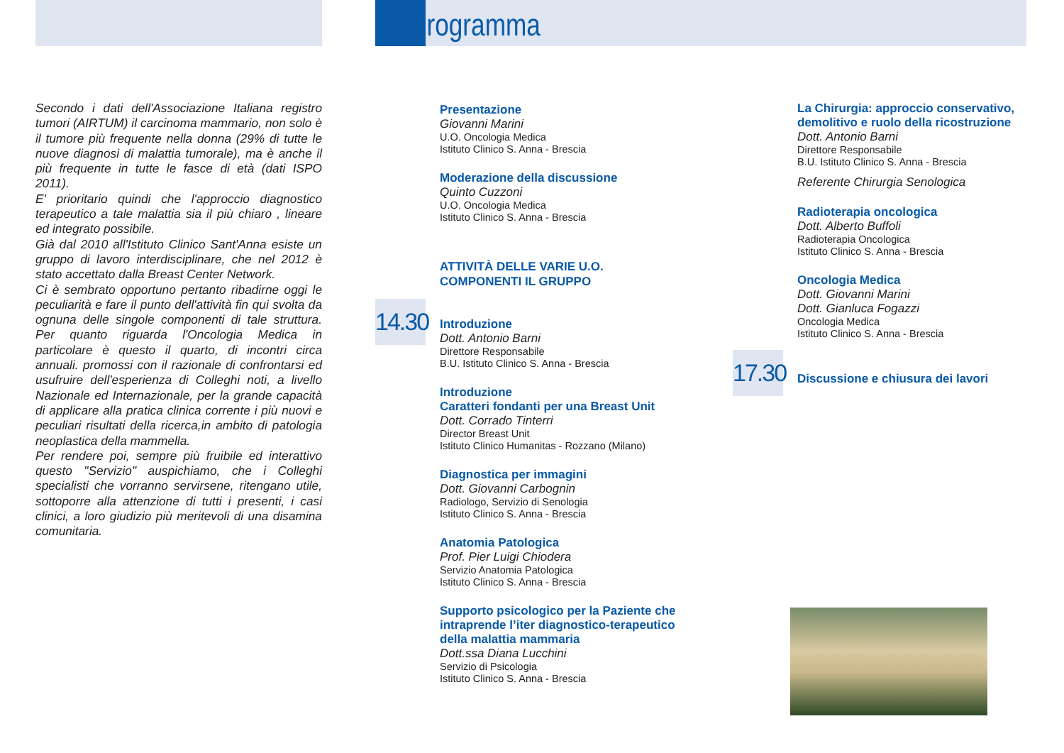Programma
Secondo i dati dell'Associazione Italiana registro tumori (AIRTUM) il carcinoma mammario, non solo è il tumore più frequente nella donna (29% di tutte le nuove diagnosi di malattia tumorale), ma è anche il più frequente in tutte le fasce di età (dati ISPO 2011).
E' prioritario quindi che l'approccio diagnostico terapeutico a tale malattia sia il più chiaro , lineare ed integrato possibile.
Già dal 2010 all'Istituto Clinico Sant'Anna esiste un gruppo di lavoro interdisciplinare, che nel 2012 è stato accettato dalla Breast Center Network.
Ci è sembrato opportuno pertanto ribadirne oggi le peculiarità e fare il punto dell'attività fin qui svolta da ognuna delle singole componenti di tale struttura. Per quanto riguarda l'Oncologia Medica in particolare è questo il quarto, di incontri circa annuali. promossi con il razionale di confrontarsi ed usufruire dell'esperienza di Colleghi noti, a livello Nazionale ed Internazionale, per la grande capacità di applicare alla pratica clinica corrente i più nuovi e peculiari risultati della ricerca,in ambito di patologia neoplastica della mammella.
Per rendere poi, sempre più fruibile ed interattivo questo "Servizio" auspichiamo, che i Colleghi specialisti che vorranno servirsene, ritengano utile, sottoporre alla attenzione di tutti i presenti, i casi clinici, a loro giudizio più meritevoli di una disamina comunitaria.
14.30
17.30
Presentazione
Giovanni Marini
U.O. Oncologia Medica
Istituto Clinico S. Anna - Brescia
Moderazione della discussione
Quinto Cuzzoni
U.O. Oncologia Medica
Istituto Clinico S. Anna - Brescia
ATTIVITÀ DELLE VARIE U.O.
COMPONENTI IL GRUPPO
Introduzione
Dott. Antonio Barni
Direttore Responsabile
B.U. Istituto Clinico S. Anna - Brescia
Introduzione
Caratteri fondanti per una Breast Unit
Dott. Corrado Tinterri
Director Breast Unit
Istituto Clinico Humanitas - Rozzano (Milano)
Diagnostica per immagini
Dott. Giovanni Carbognin
Radiologo, Servizio di Senologia
Istituto Clinico S. Anna - Brescia
Anatomia Patologica
Prof. Pier Luigi Chiodera
Servizio Anatomia Patologica
Istituto Clinico S. Anna - Brescia
Supporto psicologico per la Paziente che intraprende l’iter diagnostico-terapeutico della malattia mammaria
Dott.ssa Diana Lucchini
Servizio di Psicologia
Istituto Clinico S. Anna - Brescia
La Chirurgia: approccio conservativo, demolitivo e ruolo della ricostruzione
Dott. Antonio Barni
Direttore Responsabile
B.U. Istituto Clinico S. Anna - Brescia
Referente Chirurgia Senologica
Radioterapia oncologica
Dott. Alberto Buffoli
Radioterapia Oncologica
Istituto Clinico S. Anna - Brescia
Oncologia Medica
Dott. Giovanni Marini
Dott. Gianluca Fogazzi
Oncologia Medica
Istituto Clinico S. Anna - Brescia
Discussione e chiusura dei lavori